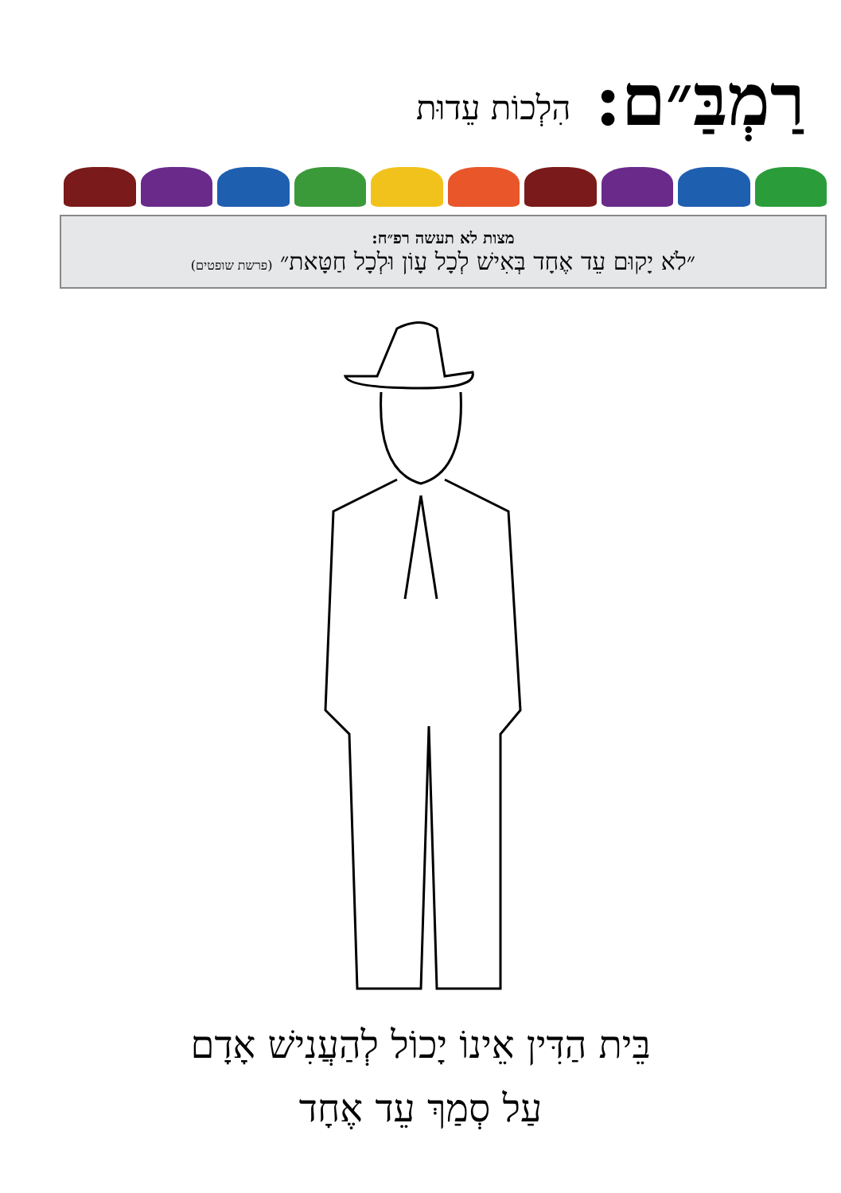רַמְבַּ״ם:
הִלְכוֹת עֵדוּת
מצות לא תעשה רפ״ח:
״לֹא יָקוּם עֵד אֶחָד בְּאִישׁ לְכָל עָוֹן וּלְכָל חַטָּאת״ (פרשת שופטים)
בֵּית הַדִּין אֵינוֹ יָכוֹל לְהַעֲנִישׁ אָדָם
עַל סְמַךְ עֵד אֶחָד